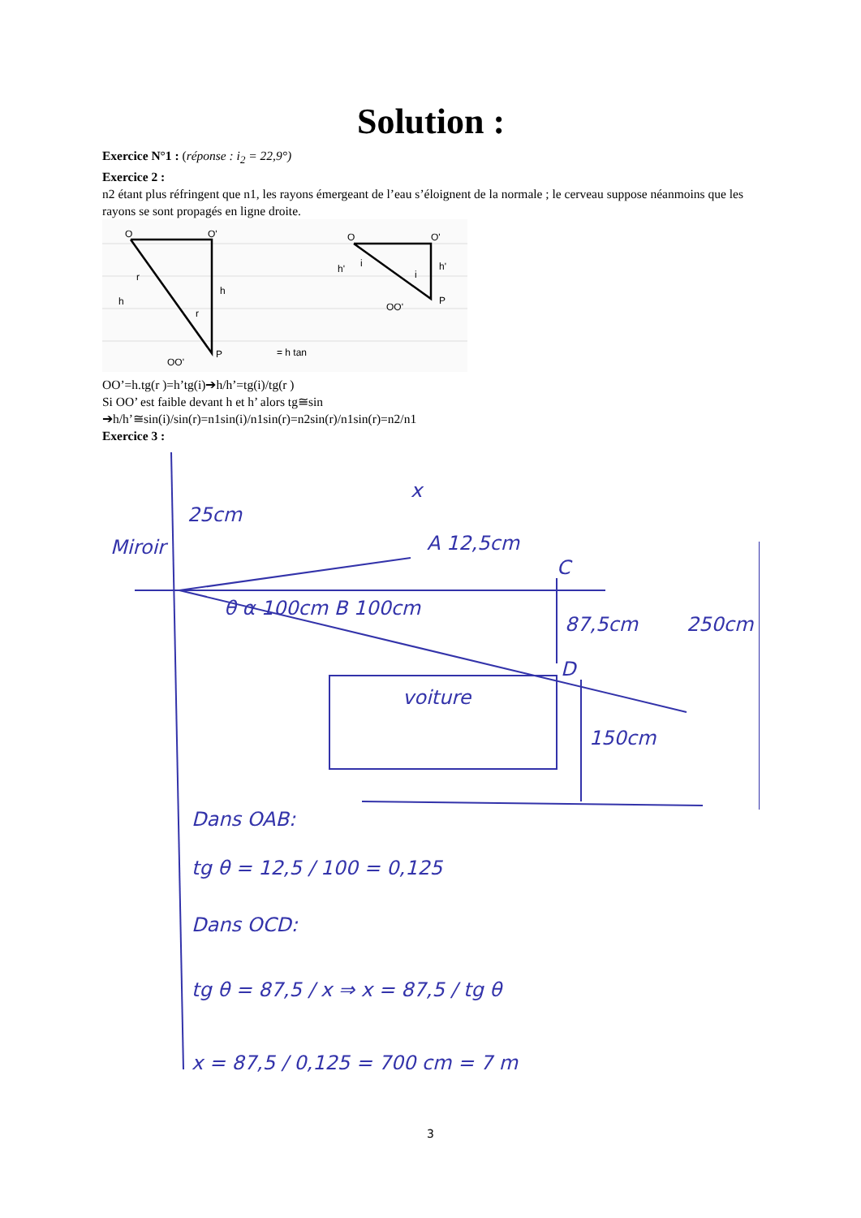Solution :
Exercice N°1 : (réponse : i<sub>2</sub> = 22,9°)
Exercice 2 :
n2 étant plus réfringent que n1, les rayons émergeant de l’eau s’éloignent de la normale ; le cerveau suppose néanmoins que les rayons se sont propagés en ligne droite.
O
O'
r
h
h
r
P
OO'
= h tan
O
O'
h'
i
i
h'
P
OO'
OO’=h.tg(r )=h’tg(i)➔h/h’=tg(i)/tg(r )
Si OO’ est faible devant h et h’ alors tg≅sin
➔h/h’≅sin(i)/sin(r)=n1sin(i)/n1sin(r)=n2sin(r)/n1sin(r)=n2/n1
Exercice 3 :
x
25cm
Miroir
A 12,5cm
C
θ α 100cm B 100cm
87,5cm
250cm
D
voiture
150cm
Dans OAB:
tg θ = 12,5 / 100 = 0,125
Dans OCD:
tg θ = 87,5 / x ⇒ x = 87,5 / tg θ
x = 87,5 / 0,125 = 700 cm = 7 m
3